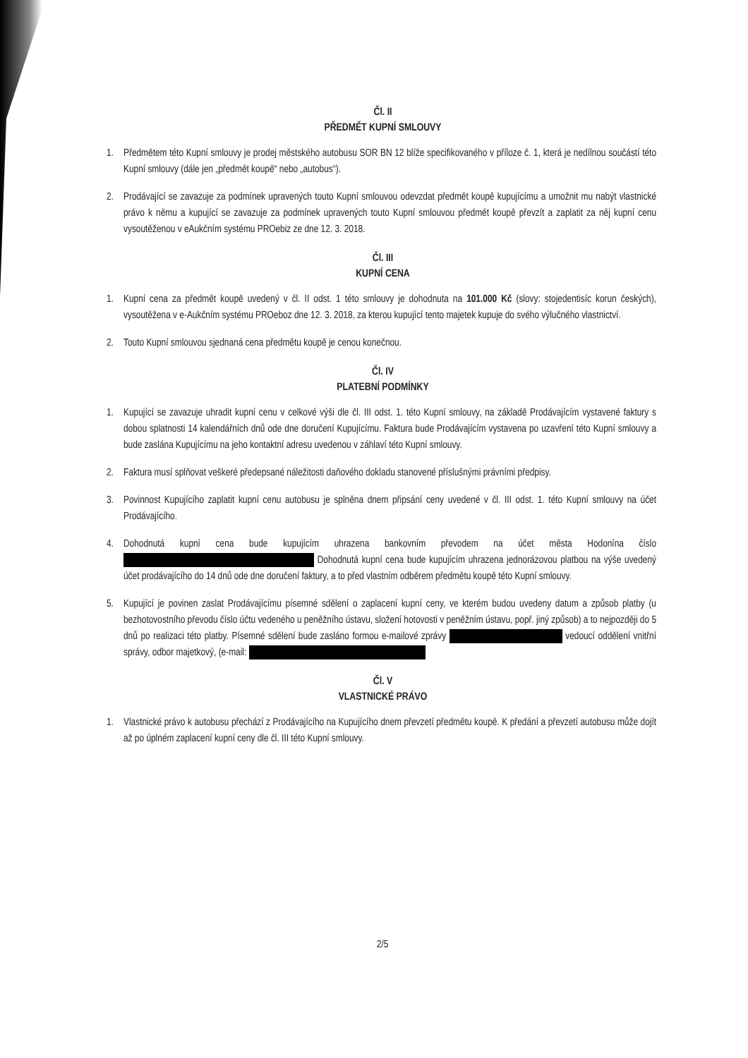Čl. II
PŘEDMĚT KUPNÍ SMLOUVY
1. Předmětem této Kupní smlouvy je prodej městského autobusu SOR BN 12 blíže specifikovaného v příloze č. 1, která je nedílnou součástí této Kupní smlouvy (dále jen „předmět koupě“ nebo „autobus“).
2. Prodávající se zavazuje za podmínek upravených touto Kupní smlouvou odevzdat předmět koupě kupujícímu a umožnit mu nabýt vlastnické právo k němu a kupující se zavazuje za podmínek upravených touto Kupní smlouvou předmět koupě převzít a zaplatit za něj kupní cenu vysoutěženou v eAukčním systému PROebiz ze dne 12. 3. 2018.
Čl. III
KUPNÍ CENA
1. Kupní cena za předmět koupě uvedený v čl. II odst. 1 této smlouvy je dohodnuta na 101.000 Kč (slovy: stojedentisíc korun českých), vysoutěžena v e-Aukčním systému PROeboz dne 12. 3. 2018, za kterou kupující tento majetek kupuje do svého výlučného vlastnictví.
2. Touto Kupní smlouvou sjednaná cena předmětu koupě je cenou konečnou.
Čl. IV
PLATEBNÍ PODMÍNKY
1. Kupující se zavazuje uhradit kupní cenu v celkové výši dle čl. III odst. 1. této Kupní smlouvy, na základě Prodávajícím vystavené faktury s dobou splatnosti 14 kalendářních dnů ode dne doručení Kupujícímu. Faktura bude Prodávajícím vystavena po uzavření této Kupní smlouvy a bude zaslána Kupujícímu na jeho kontaktní adresu uvedenou v záhlaví této Kupní smlouvy.
2. Faktura musí splňovat veškeré předepsané náležitosti daňového dokladu stanovené příslušnými právními předpisy.
3. Povinnost Kupujícího zaplatit kupní cenu autobusu je splněna dnem připsání ceny uvedené v čl. III odst. 1. této Kupní smlouvy na účet Prodávajícího.
4. Dohodnutá kupní cena bude kupujícím uhrazena bankovním převodem na účet města Hodonína číslo Dohodnutá kupní cena bude kupujícím uhrazena jednorázovou platbou na výše uvedený účet prodávajícího do 14 dnů ode dne doručení faktury, a to před vlastním odběrem předmětu koupě této Kupní smlouvy.
5. Kupující je povinen zaslat Prodávajícímu písemné sdělení o zaplacení kupní ceny, ve kterém budou uvedeny datum a způsob platby (u bezhotovostního převodu číslo účtu vedeného u peněžního ústavu, složení hotovosti v peněžním ústavu, popř. jiný způsob) a to nejpozději do 5 dnů po realizaci této platby. Písemné sdělení bude zasláno formou e-mailové zprávy vedoucí oddělení vnitřní správy, odbor majetkový, (e-mail:
Čl. V
VLASTNICKÉ PRÁVO
1. Vlastnické právo k autobusu přechází z Prodávajícího na Kupujícího dnem převzetí předmětu koupě. K předání a převzetí autobusu může dojít až po úplném zaplacení kupní ceny dle čl. III této Kupní smlouvy.
2/5